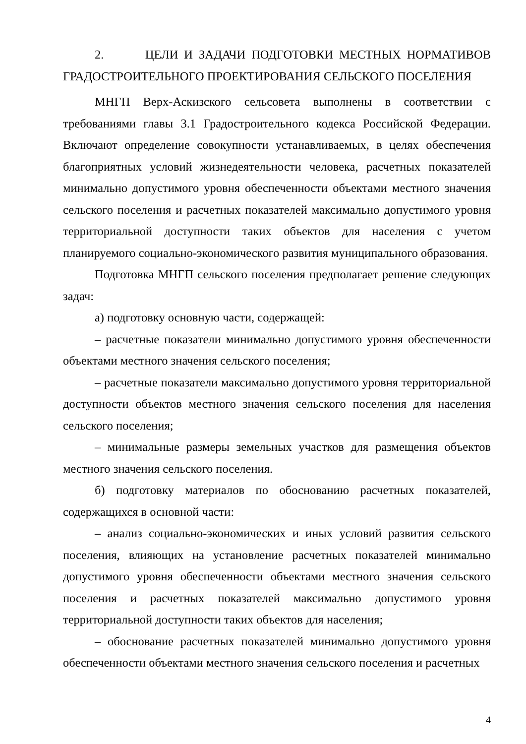2. ЦЕЛИ И ЗАДАЧИ ПОДГОТОВКИ МЕСТНЫХ НОРМАТИВОВ ГРАДОСТРОИТЕЛЬНОГО ПРОЕКТИРОВАНИЯ СЕЛЬСКОГО ПОСЕЛЕНИЯ
МНГП Верх-Аскизского сельсовета выполнены в соответствии с требованиями главы 3.1 Градостроительного кодекса Российской Федерации. Включают определение совокупности устанавливаемых, в целях обеспечения благоприятных условий жизнедеятельности человека, расчетных показателей минимально допустимого уровня обеспеченности объектами местного значения сельского поселения и расчетных показателей максимально допустимого уровня территориальной доступности таких объектов для населения с учетом планируемого социально-экономического развития муниципального образования.
Подготовка МНГП сельского поселения предполагает решение следующих задач:
а) подготовку основную части, содержащей:
– расчетные показатели минимально допустимого уровня обеспеченности объектами местного значения сельского поселения;
– расчетные показатели максимально допустимого уровня территориальной доступности объектов местного значения сельского поселения для населения сельского поселения;
– минимальные размеры земельных участков для размещения объектов местного значения сельского поселения.
б) подготовку материалов по обоснованию расчетных показателей, содержащихся в основной части:
– анализ социально-экономических и иных условий развития сельского поселения, влияющих на установление расчетных показателей минимально допустимого уровня обеспеченности объектами местного значения сельского поселения и расчетных показателей максимально допустимого уровня территориальной доступности таких объектов для населения;
– обоснование расчетных показателей минимально допустимого уровня обеспеченности объектами местного значения сельского поселения и расчетных
4